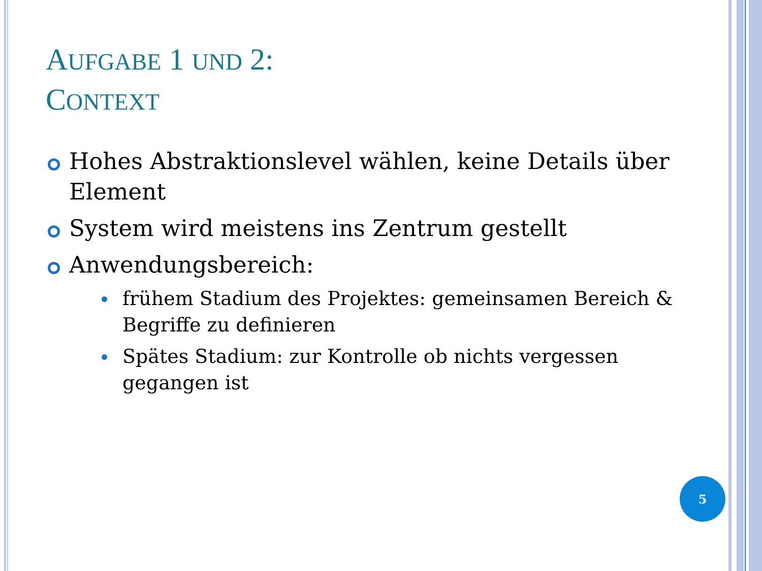AUFGABE 1 UND 2:
CONTEXT
Hohes Abstraktionslevel wählen, keine Details über Element
System wird meistens ins Zentrum gestellt
Anwendungsbereich:
frühem Stadium des Projektes: gemeinsamen Bereich & Begriffe zu definieren
Spätes Stadium: zur Kontrolle ob nichts vergessen gegangen ist
5